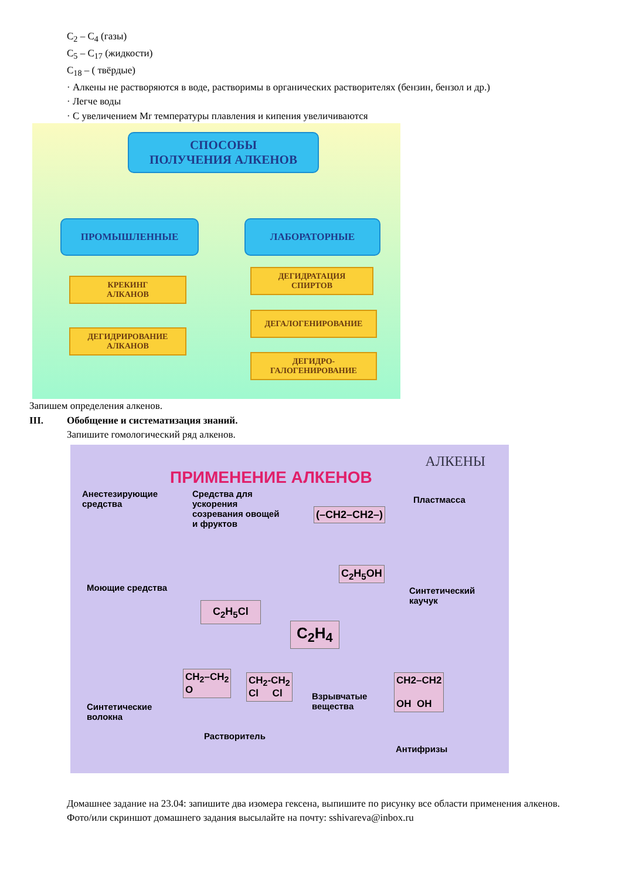C<sub>2</sub> – C<sub>4</sub> (газы)
C<sub>5</sub> – C<sub>17</sub> (жидкости)
C<sub>18</sub> – ( твёрдые)
· Алкены не растворяются в воде, растворимы в органических растворителях (бензин, бензол и др.)
· Легче воды
· С увеличением Mr температуры плавления и кипения увеличиваются
СПОСОБЫ
ПОЛУЧЕНИЯ АЛКЕНОВ
ПРОМЫШЛЕННЫЕ ЛАБОРАТОРНЫЕ
КРЕКИНГ
АЛКАНОВ
ДЕГИДРИРОВАНИЕ
АЛКАНОВ
ДЕГИДРАТАЦИЯ
СПИРТОВ
ДЕГАЛОГЕНИРОВАНИЕ
ДЕГИДРО-
ГАЛОГЕНИРОВАНИЕ
Запишем определения алкенов.
III. Обобщение и систематизация знаний.
Запишите гомологический ряд алкенов.
АЛКЕНЫ
ПРИМЕНЕНИЕ АЛКЕНОВ
Анестезирующие
средства
Средства для
ускорения
созревания овощей
и фруктов
(–CH2–CH2–)
Пластмасса
C<sub>2</sub>H<sub>5</sub>OH
Моющие средства
Синтетический
каучук
C<sub>2</sub>H<sub>5</sub>Cl
C<sub>2</sub>H<sub>4</sub>
CH<sub>2</sub>–CH<sub>2</sub>
O
CH<sub>2</sub>-CH<sub>2</sub>
Cl Cl
Взрывчатые
вещества
CH2–CH2
OH OH
Синтетические
волокна
Растворитель
Антифризы
Домашнее задание на 23.04: запишите два изомера гексена, выпишите по рисунку все области применения алкенов.
Фото/или скриншот домашнего задания высылайте на почту: sshivareva@inbox.ru